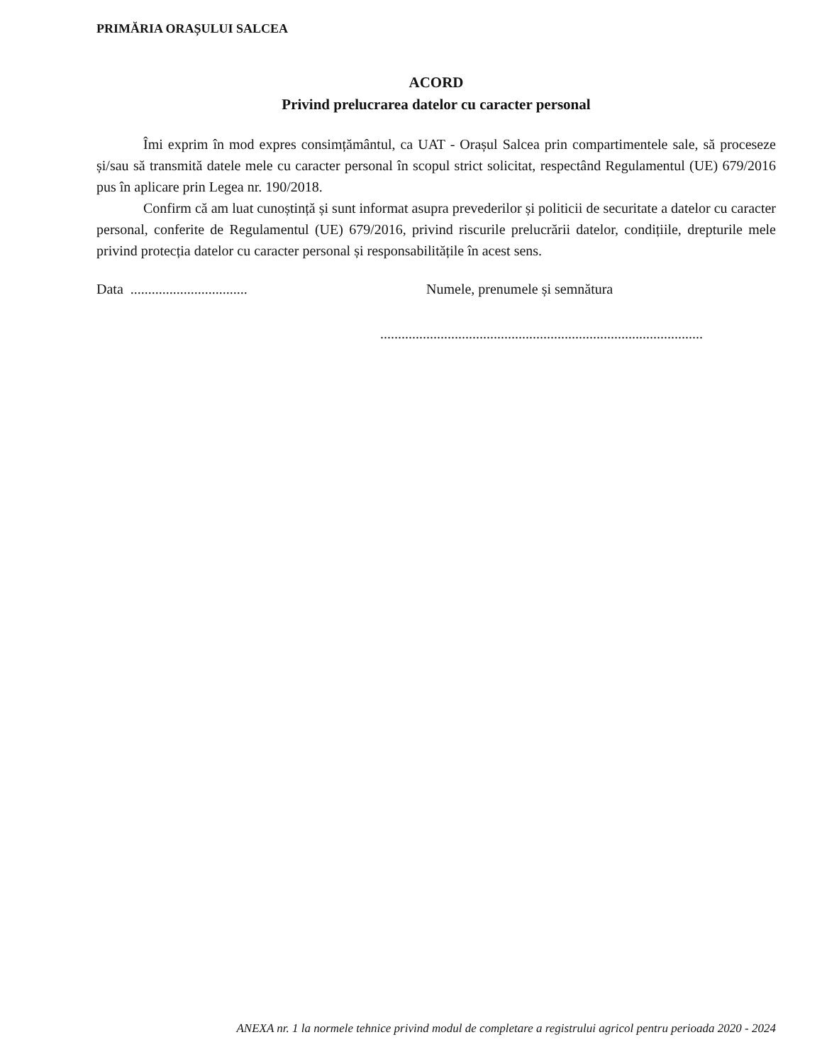PRIMĂRIA ORAȘULUI SALCEA
ACORD
Privind prelucrarea datelor cu caracter personal
Îmi exprim în mod expres consimțământul, ca UAT - Orașul Salcea prin compartimentele sale, să proceseze și/sau să transmită datele mele cu caracter personal în scopul strict solicitat, respectând Regulamentul (UE) 679/2016 pus în aplicare prin Legea nr. 190/2018.
Confirm că am luat cunoștință și sunt informat asupra prevederilor și politicii de securitate a datelor cu caracter personal, conferite de Regulamentul (UE) 679/2016, privind riscurile prelucrării datelor, condițiile, drepturile mele privind protecția datelor cu caracter personal și responsabilitățile în acest sens.
Data .................................
Numele, prenumele și semnătura
...........................................................................................
ANEXA nr. 1 la normele tehnice privind modul de completare a registrului agricol pentru perioada 2020 - 2024